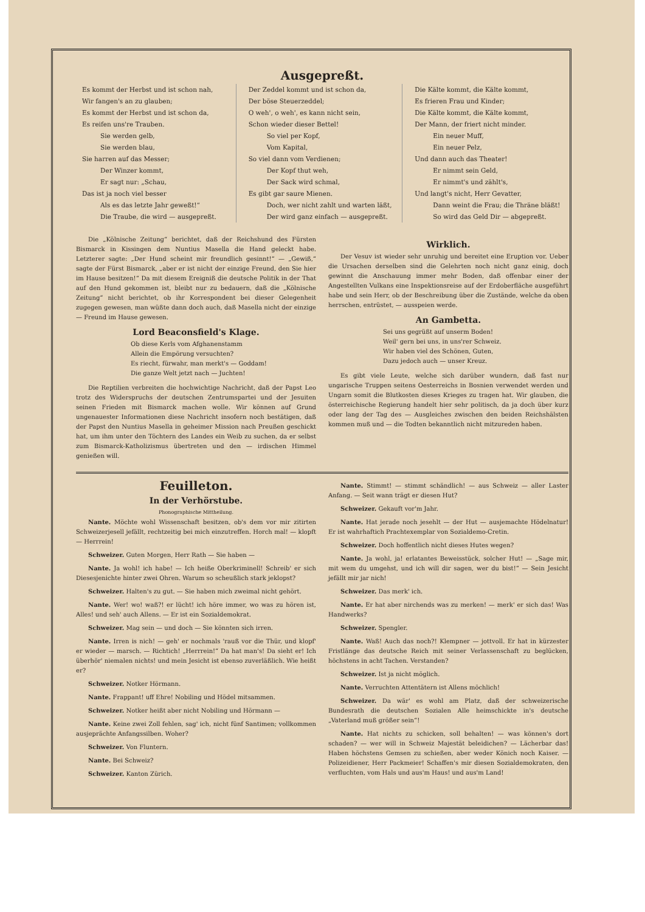Ausgepreßt.
Es kommt der Herbst und ist schon nah,
Wir fangen's an zu glauben;
Es kommt der Herbst und ist schon da,
Es reifen uns're Trauben.
Sie werden gelb,
Sie werden blau,
Sie harren auf das Messer;
Der Winzer kommt,
Er sagt nur: „Schau,
Das ist ja noch viel besser
Als es das letzte Jahr geweßt!“
Die Traube, die wird — ausgepreßt.
Der Zeddel kommt und ist schon da,
Der böse Steuerzeddel;
O weh', o weh', es kann nicht sein,
Schon wieder dieser Bettel!
So viel per Kopf,
Vom Kapital,
So viel dann vom Verdienen;
Der Kopf thut weh,
Der Sack wird schmal,
Es gibt gar saure Mienen.
Doch, wer nicht zahlt und warten läßt,
Der wird ganz einfach — ausgepreßt.
Die Kälte kommt, die Kälte kommt,
Es frieren Frau und Kinder;
Die Kälte kommt, die Kälte kommt,
Der Mann, der friert nicht minder.
Ein neuer Muff,
Ein neuer Pelz,
Und dann auch das Theater!
Er nimmt sein Geld,
Er nimmt's und zählt's,
Und langt's nicht, Herr Gevatter,
Dann weint die Frau; die Thräne bläßt!
So wird das Geld Dir — abgepreßt.
Die „Kölnische Zeitung“ berichtet, daß der Reichshund des Fürsten Bismarck in Kissingen dem Nuntius Masella die Hand geleckt habe. Letzterer sagte: „Der Hund scheint mir freundlich gesinnt!“ — „Gewiß,“ sagte der Fürst Bismarck, „aber er ist nicht der einzige Freund, den Sie hier im Hause besitzen!“ Da mit diesem Ereigniß die deutsche Politik in der That auf den Hund gekommen ist, bleibt nur zu bedauern, daß die „Kölnische Zeitung“ nicht berichtet, ob ihr Korrespondent bei dieser Gelegenheit zugegen gewesen, man wüßte dann doch auch, daß Masella nicht der einzige — Freund im Hause gewesen.
Lord Beaconsfield's Klage.
Ob diese Kerls vom Afghanenstamm
Allein die Empörung versuchten?
Es riecht, fürwahr, man merkt's — Goddam!
Die ganze Welt jetzt nach — Juchten!
Die Reptilien verbreiten die hochwichtige Nachricht, daß der Papst Leo trotz des Widerspruchs der deutschen Zentrumspartei und der Jesuiten seinen Frieden mit Bismarck machen wolle. Wir können auf Grund ungenauester Informationen diese Nachricht insofern noch bestätigen, daß der Papst den Nuntius Masella in geheimer Mission nach Preußen geschickt hat, um ihm unter den Töchtern des Landes ein Weib zu suchen, da er selbst zum Bismarck-Katholizismus übertreten und den — irdischen Himmel genießen will.
Wirklich.
Der Vesuv ist wieder sehr unruhig und bereitet eine Eruption vor. Ueber die Ursachen derselben sind die Gelehrten noch nicht ganz einig, doch gewinnt die Anschauung immer mehr Boden, daß offenbar einer der Angestellten Vulkans eine Inspektionsreise auf der Erdoberfläche ausgeführt habe und sein Herr, ob der Beschreibung über die Zustände, welche da oben herrschen, entrüstet, — ausspeien werde.
An Gambetta.
Sei uns gegrüßt auf unserm Boden!
Weil' gern bei uns, in uns'rer Schweiz.
Wir haben viel des Schönen, Guten,
Dazu jedoch auch — unser Kreuz.
Es gibt viele Leute, welche sich darüber wundern, daß fast nur ungarische Truppen seitens Oesterreichs in Bosnien verwendet werden und Ungarn somit die Blutkosten dieses Krieges zu tragen hat. Wir glauben, die österreichische Regierung handelt hier sehr politisch, da ja doch über kurz oder lang der Tag des — Ausgleiches zwischen den beiden Reichshälsten kommen muß und — die Todten bekanntlich nicht mitzureden haben.
Feuilleton.
In der Verhörstube.
Phonographische Mittheilung.
Nante. Möchte wohl Wissenschaft besitzen, ob's dem vor mir zitirten Schweizerjesell jefällt, rechtzeitig bei mich einzutreffen. Horch mal! — klopft — Herrrein!
Schweizer. Guten Morgen, Herr Rath — Sie haben —
Nante. Ja wohl! ich habe! — Ich heiße Oberkriminell! Schreib' er sich Diesesjenichte hinter zwei Ohren. Warum so scheußlich stark jeklopst?
Schweizer. Halten's zu gut. — Sie haben mich zweimal nicht gehört.
Nante. Wer! wo! waß?! er lücht! ich höre immer, wo was zu hören ist, Alles! und seh' auch Allens. — Er ist ein Sozialdemokrat.
Schweizer. Mag sein — und doch — Sie könnten sich irren.
Nante. Irren is nich! — geh' er nochmals 'rauß vor die Thür, und klopf' er wieder — marsch. — Richtich! „Herrrein!“ Da hat man's! Da sieht er! Ich überhör' niemalen nichts! und mein Jesicht ist ebenso zuverläßlich. Wie heißt er?
Schweizer. Notker Hörmann.
Nante. Frappant! uff Ehre! Nobiling und Hödel mitsammen.
Schweizer. Notker heißt aber nicht Nobiling und Hörmann —
Nante. Keine zwei Zoll fehlen, sag' ich, nicht fünf Santimen; vollkommen ausjeprächte Anfangssilben. Woher?
Schweizer. Von Fluntern.
Nante. Bei Schweiz?
Schweizer. Kanton Zürich.
Nante. Stimmt! — stimmt schändlich! — aus Schweiz — aller Laster Anfang. — Seit wann trägt er diesen Hut?
Schweizer. Gekauft vor'm Jahr.
Nante. Hat jerade noch jesehlt — der Hut — ausjemachte Hödelnatur! Er ist wahrhaftich Prachtexemplar von Sozialdemo-Cretin.
Schweizer. Doch hoffentlich nicht dieses Hutes wegen?
Nante. Ja wohl, ja! erlatantes Beweisstück, solcher Hut! — „Sage mir, mit wem du umgehst, und ich will dir sagen, wer du bist!“ — Sein Jesicht jefällt mir jar nich!
Schweizer. Das merk' ich.
Nante. Er hat aber nirchends was zu merken! — merk' er sich das! Was Handwerks?
Schweizer. Spengler.
Nante. Waß! Auch das noch?! Klempner — jottvoll. Er hat in kürzester Fristlänge das deutsche Reich mit seiner Verlassenschaft zu beglücken, höchstens in acht Tachen. Verstanden?
Schweizer. Ist ja nicht möglich.
Nante. Verruchten Attentätern ist Allens möchlich!
Schweizer. Da wär' es wohl am Platz, daß der schweizerische Bundesrath die deutschen Sozialen Alle heimschickte in's deutsche „Vaterland muß größer sein“!
Nante. Hat nichts zu schicken, soll behalten! — was können's dort schaden? — wer will in Schweiz Majestät beleidichen? — Lächerbar das! Haben höchstens Gemsen zu schießen, aber weder Könich noch Kaiser. — Polizeidiener, Herr Packmeier! Schaffen's mir diesen Sozialdemokraten, den verfluchten, vom Hals und aus'm Haus! und aus'm Land!